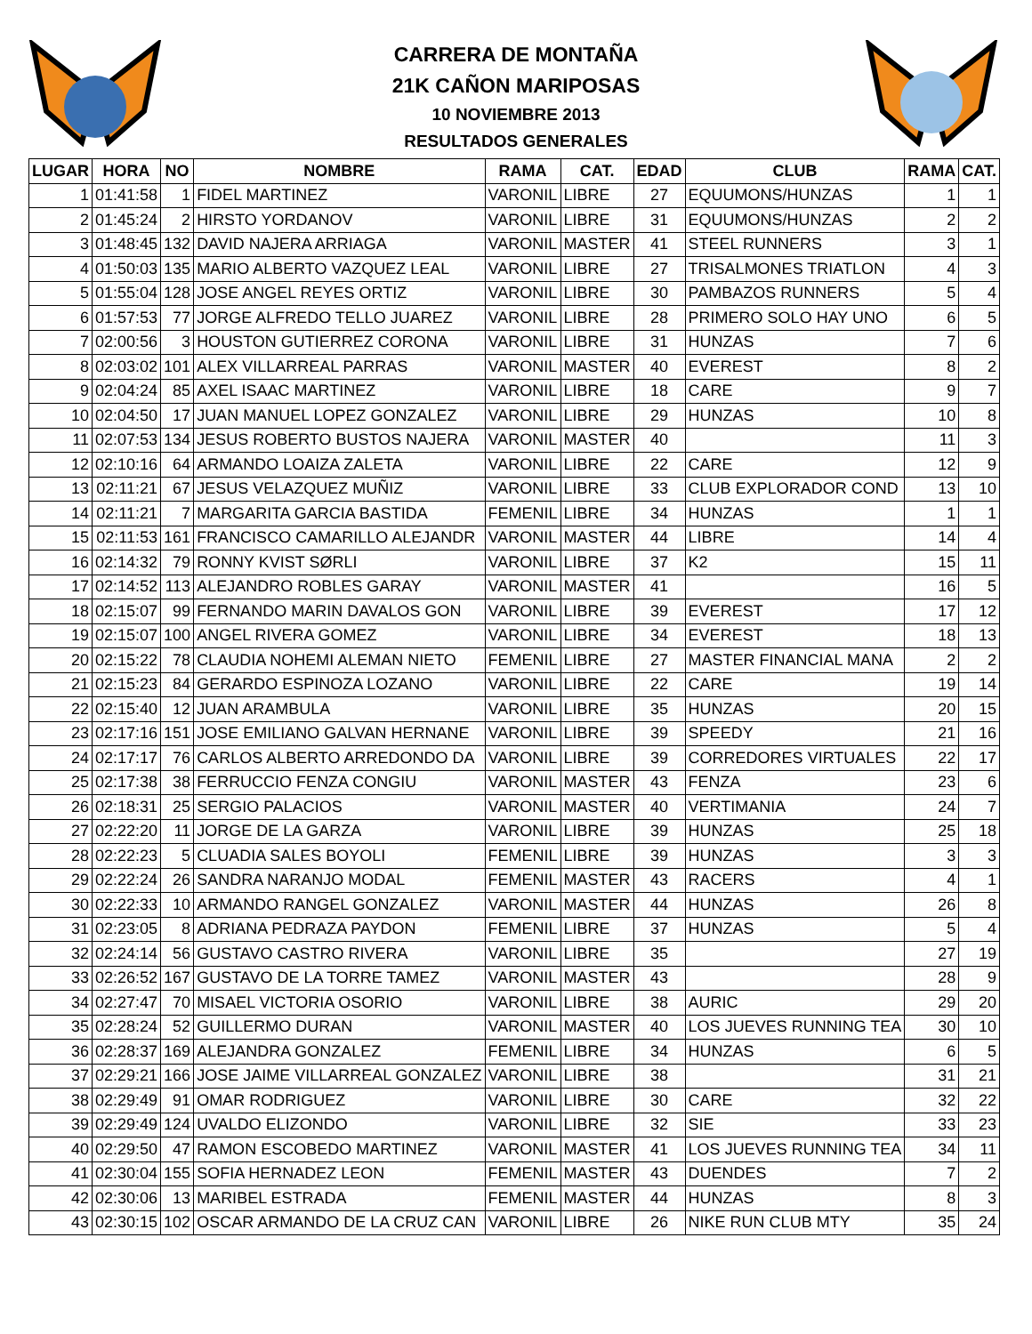CARRERA DE MONTAÑA
21K CAÑON MARIPOSAS
10 NOVIEMBRE 2013
RESULTADOS GENERALES
| LUGAR | HORA | NO | NOMBRE | RAMA | CAT. | EDAD | CLUB | RAMA | CAT. |
| --- | --- | --- | --- | --- | --- | --- | --- | --- | --- |
| 1 | 01:41:58 | 1 | FIDEL MARTINEZ | VARONIL | LIBRE | 27 | EQUUMONS/HUNZAS | 1 | 1 |
| 2 | 01:45:24 | 2 | HIRSTO YORDANOV | VARONIL | LIBRE | 31 | EQUUMONS/HUNZAS | 2 | 2 |
| 3 | 01:48:45 | 132 | DAVID NAJERA ARRIAGA | VARONIL | MASTER | 41 | STEEL RUNNERS | 3 | 1 |
| 4 | 01:50:03 | 135 | MARIO ALBERTO VAZQUEZ LEAL | VARONIL | LIBRE | 27 | TRISALMONES TRIATLON | 4 | 3 |
| 5 | 01:55:04 | 128 | JOSE ANGEL REYES ORTIZ | VARONIL | LIBRE | 30 | PAMBAZOS RUNNERS | 5 | 4 |
| 6 | 01:57:53 | 77 | JORGE ALFREDO TELLO JUAREZ | VARONIL | LIBRE | 28 | PRIMERO SOLO HAY UNO | 6 | 5 |
| 7 | 02:00:56 | 3 | HOUSTON GUTIERREZ CORONA | VARONIL | LIBRE | 31 | HUNZAS | 7 | 6 |
| 8 | 02:03:02 | 101 | ALEX VILLARREAL PARRAS | VARONIL | MASTER | 40 | EVEREST | 8 | 2 |
| 9 | 02:04:24 | 85 | AXEL ISAAC MARTINEZ | VARONIL | LIBRE | 18 | CARE | 9 | 7 |
| 10 | 02:04:50 | 17 | JUAN MANUEL LOPEZ GONZALEZ | VARONIL | LIBRE | 29 | HUNZAS | 10 | 8 |
| 11 | 02:07:53 | 134 | JESUS ROBERTO BUSTOS NAJERA | VARONIL | MASTER | 40 | | 11 | 3 |
| 12 | 02:10:16 | 64 | ARMANDO LOAIZA ZALETA | VARONIL | LIBRE | 22 | CARE | 12 | 9 |
| 13 | 02:11:21 | 67 | JESUS VELAZQUEZ MUÑIZ | VARONIL | LIBRE | 33 | CLUB EXPLORADOR COND | 13 | 10 |
| 14 | 02:11:21 | 7 | MARGARITA GARCIA BASTIDA | FEMENIL | LIBRE | 34 | HUNZAS | 1 | 1 |
| 15 | 02:11:53 | 161 | FRANCISCO CAMARILLO ALEJANDR | VARONIL | MASTER | 44 | LIBRE | 14 | 4 |
| 16 | 02:14:32 | 79 | RONNY KVIST SØRLI | VARONIL | LIBRE | 37 | K2 | 15 | 11 |
| 17 | 02:14:52 | 113 | ALEJANDRO ROBLES GARAY | VARONIL | MASTER | 41 | | 16 | 5 |
| 18 | 02:15:07 | 99 | FERNANDO MARIN DAVALOS GON | VARONIL | LIBRE | 39 | EVEREST | 17 | 12 |
| 19 | 02:15:07 | 100 | ANGEL RIVERA GOMEZ | VARONIL | LIBRE | 34 | EVEREST | 18 | 13 |
| 20 | 02:15:22 | 78 | CLAUDIA NOHEMI ALEMAN NIETO | FEMENIL | LIBRE | 27 | MASTER FINANCIAL MANA | 2 | 2 |
| 21 | 02:15:23 | 84 | GERARDO ESPINOZA LOZANO | VARONIL | LIBRE | 22 | CARE | 19 | 14 |
| 22 | 02:15:40 | 12 | JUAN ARAMBULA | VARONIL | LIBRE | 35 | HUNZAS | 20 | 15 |
| 23 | 02:17:16 | 151 | JOSE EMILIANO GALVAN HERNANE | VARONIL | LIBRE | 39 | SPEEDY | 21 | 16 |
| 24 | 02:17:17 | 76 | CARLOS ALBERTO ARREDONDO DA | VARONIL | LIBRE | 39 | CORREDORES VIRTUALES | 22 | 17 |
| 25 | 02:17:38 | 38 | FERRUCCIO FENZA CONGIU | VARONIL | MASTER | 43 | FENZA | 23 | 6 |
| 26 | 02:18:31 | 25 | SERGIO PALACIOS | VARONIL | MASTER | 40 | VERTIMANIA | 24 | 7 |
| 27 | 02:22:20 | 11 | JORGE DE LA GARZA | VARONIL | LIBRE | 39 | HUNZAS | 25 | 18 |
| 28 | 02:22:23 | 5 | CLUADIA SALES BOYOLI | FEMENIL | LIBRE | 39 | HUNZAS | 3 | 3 |
| 29 | 02:22:24 | 26 | SANDRA NARANJO MODAL | FEMENIL | MASTER | 43 | RACERS | 4 | 1 |
| 30 | 02:22:33 | 10 | ARMANDO RANGEL GONZALEZ | VARONIL | MASTER | 44 | HUNZAS | 26 | 8 |
| 31 | 02:23:05 | 8 | ADRIANA PEDRAZA PAYDON | FEMENIL | LIBRE | 37 | HUNZAS | 5 | 4 |
| 32 | 02:24:14 | 56 | GUSTAVO CASTRO RIVERA | VARONIL | LIBRE | 35 | | 27 | 19 |
| 33 | 02:26:52 | 167 | GUSTAVO DE LA TORRE TAMEZ | VARONIL | MASTER | 43 | | 28 | 9 |
| 34 | 02:27:47 | 70 | MISAEL VICTORIA OSORIO | VARONIL | LIBRE | 38 | AURIC | 29 | 20 |
| 35 | 02:28:24 | 52 | GUILLERMO DURAN | VARONIL | MASTER | 40 | LOS JUEVES RUNNING TEA | 30 | 10 |
| 36 | 02:28:37 | 169 | ALEJANDRA GONZALEZ | FEMENIL | LIBRE | 34 | HUNZAS | 6 | 5 |
| 37 | 02:29:21 | 166 | JOSE JAIME VILLARREAL GONZALEZ | VARONIL | LIBRE | 38 | | 31 | 21 |
| 38 | 02:29:49 | 91 | OMAR RODRIGUEZ | VARONIL | LIBRE | 30 | CARE | 32 | 22 |
| 39 | 02:29:49 | 124 | UVALDO ELIZONDO | VARONIL | LIBRE | 32 | SIE | 33 | 23 |
| 40 | 02:29:50 | 47 | RAMON ESCOBEDO MARTINEZ | VARONIL | MASTER | 41 | LOS JUEVES RUNNING TEA | 34 | 11 |
| 41 | 02:30:04 | 155 | SOFIA HERNADEZ LEON | FEMENIL | MASTER | 43 | DUENDES | 7 | 2 |
| 42 | 02:30:06 | 13 | MARIBEL ESTRADA | FEMENIL | MASTER | 44 | HUNZAS | 8 | 3 |
| 43 | 02:30:15 | 102 | OSCAR ARMANDO DE LA CRUZ CAN | VARONIL | LIBRE | 26 | NIKE RUN CLUB MTY | 35 | 24 |